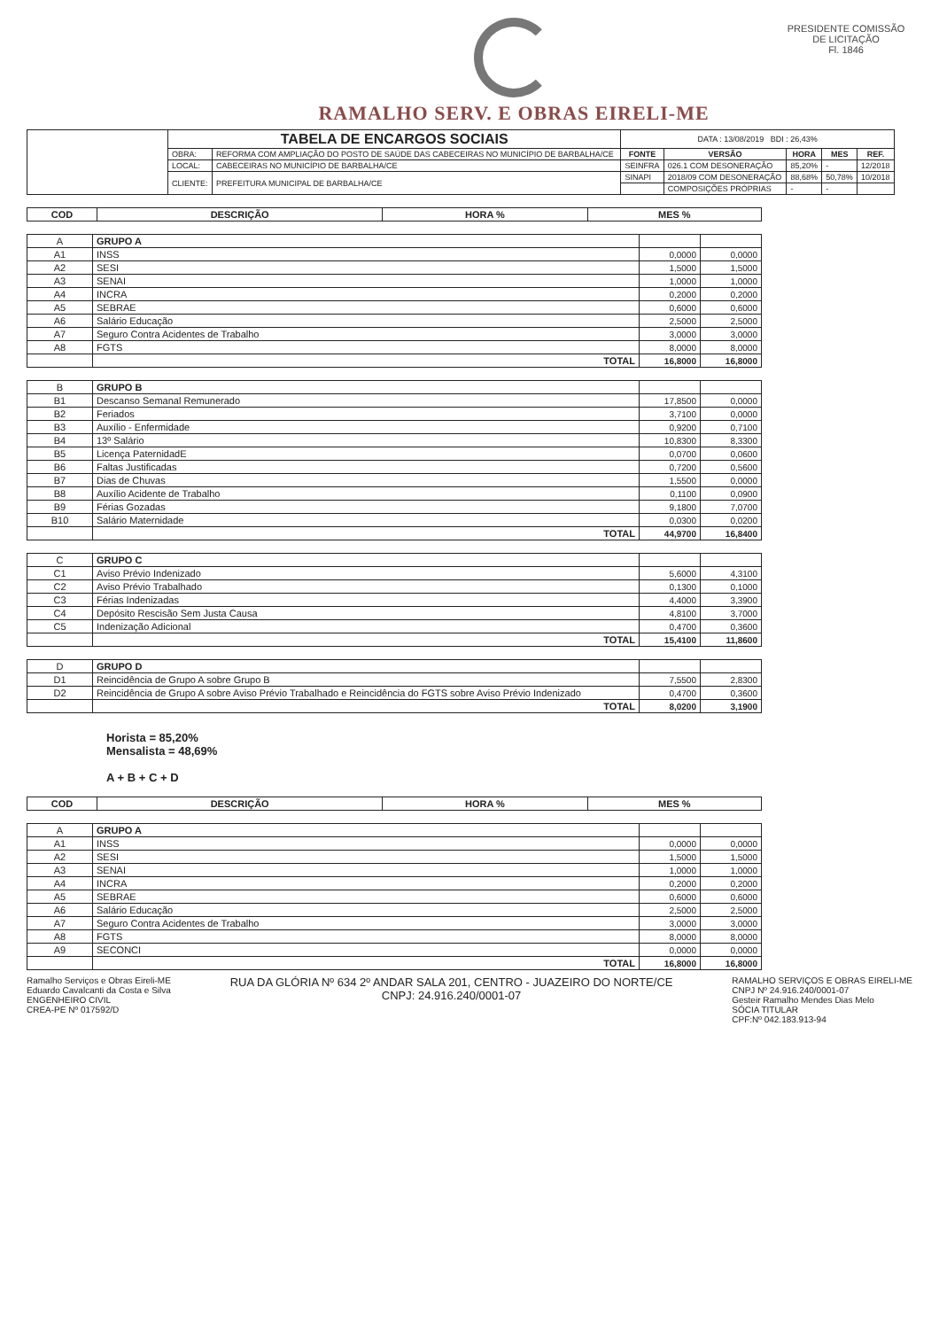RAMALHO SERV. E OBRAS EIRELI-ME
PRESIDENTE COMISSÃO DE LICITAÇÃO
Fl. 1846
| | TABELA DE ENCARGOS SOCIAIS | | DATA : 13/08/2019 BDI : 26,43% | | | | |
| | OBRA: | REFORMA COM AMPLIAÇÃO DO POSTO DE SAÚDE DAS CABECEIRAS NO MUNICÍPIO DE BARBALHA/CE | FONTE | VERSÃO | HORA | MES | REF. |
| | LOCAL: | CABECEIRAS NO MUNICÍPIO DE BARBALHA/CE | SEINFRA | 026.1 COM DESONERAÇÃO | 85,20% | - | 12/2018 |
| | CLIENTE: | PREFEITURA MUNICIPAL DE BARBALHA/CE | SINAPI | 2018/09 COM DESONERAÇÃO | 88,68% | 50,78% | 10/2018 |
| | | | | COMPOSIÇÕES PRÓPRIAS | - | - | |
| COD | DESCRIÇÃO | HORA % | MES % |
| --- | --- | --- | --- |
| A | GRUPO A | | |
| A1 | INSS | 0,0000 | 0,0000 |
| A2 | SESI | 1,5000 | 1,5000 |
| A3 | SENAI | 1,0000 | 1,0000 |
| A4 | INCRA | 0,2000 | 0,2000 |
| A5 | SEBRAE | 0,6000 | 0,6000 |
| A6 | Salário Educação | 2,5000 | 2,5000 |
| A7 | Seguro Contra Acidentes de Trabalho | 3,0000 | 3,0000 |
| A8 | FGTS | 8,0000 | 8,0000 |
| | TOTAL | 16,8000 | 16,8000 |
| B | GRUPO B | | |
| B1 | Descanso Semanal Remunerado | 17,8500 | 0,0000 |
| B2 | Feriados | 3,7100 | 0,0000 |
| B3 | Auxílio - Enfermidade | 0,9200 | 0,7100 |
| B4 | 13º Salário | 10,8300 | 8,3300 |
| B5 | Licença PaternidadE | 0,0700 | 0,0600 |
| B6 | Faltas Justificadas | 0,7200 | 0,5600 |
| B7 | Dias de Chuvas | 1,5500 | 0,0000 |
| B8 | Auxílio Acidente de Trabalho | 0,1100 | 0,0900 |
| B9 | Férias Gozadas | 9,1800 | 7,0700 |
| B10 | Salário Maternidade | 0,0300 | 0,0200 |
| | TOTAL | 44,9700 | 16,8400 |
| C | GRUPO C | | |
| C1 | Aviso Prévio Indenizado | 5,6000 | 4,3100 |
| C2 | Aviso Prévio Trabalhado | 0,1300 | 0,1000 |
| C3 | Férias Indenizadas | 4,4000 | 3,3900 |
| C4 | Depósito Rescisão Sem Justa Causa | 4,8100 | 3,7000 |
| C5 | Indenização Adicional | 0,4700 | 0,3600 |
| | TOTAL | 15,4100 | 11,8600 |
| D | GRUPO D | | |
| D1 | Reincidência de Grupo A sobre Grupo B | 7,5500 | 2,8300 |
| D2 | Reincidência de Grupo A sobre Aviso Prévio Trabalhado e Reincidência do FGTS sobre Aviso Prévio Indenizado | 0,4700 | 0,3600 |
| | TOTAL | 8,0200 | 3,1900 |
Horista = 85,20%
Mensalista = 48,69%
A + B + C + D
| COD | DESCRIÇÃO | HORA % | MES % |
| --- | --- | --- | --- |
| A | GRUPO A | | |
| A1 | INSS | 0,0000 | 0,0000 |
| A2 | SESI | 1,5000 | 1,5000 |
| A3 | SENAI | 1,0000 | 1,0000 |
| A4 | INCRA | 0,2000 | 0,2000 |
| A5 | SEBRAE | 0,6000 | 0,6000 |
| A6 | Salário Educação | 2,5000 | 2,5000 |
| A7 | Seguro Contra Acidentes de Trabalho | 3,0000 | 3,0000 |
| A8 | FGTS | 8,0000 | 8,0000 |
| A9 | SECONCI | 0,0000 | 0,0000 |
| | TOTAL | 16,8000 | 16,8000 |
Ramalho Serviços e Obras Eireli-ME
Eduardo Cavalcanti da Costa e Silva
ENGENHEIRO CIVIL
CREA-PE Nº 017592/D
RUA DA GLÓRIA Nº 634 2º ANDAR SALA 201, CENTRO - JUAZEIRO DO NORTE/CE
CNPJ: 24.916.240/0001-07
RAMALHO SERVIÇOS E OBRAS EIRELI-ME
CNPJ Nº 24.916.240/0001-07
Gesteir Ramalho Mendes Dias Melo
SÓCIA TITULAR
CPF:Nº 042.183.913-94